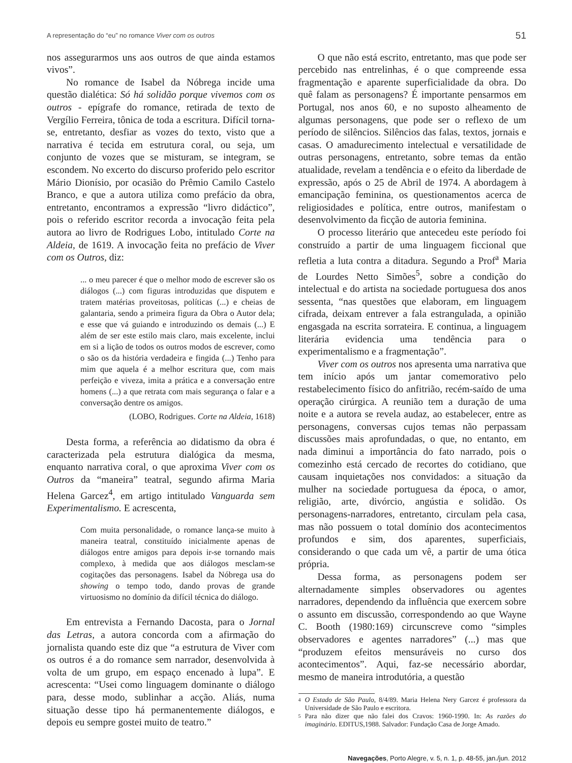A representação do “eu” no romance Viver com os outros 51
nos assegurarmos uns aos outros de que ainda estamos vivos”.
No romance de Isabel da Nóbrega incide uma questão dialética: Só há solidão porque vivemos com os outros - epígrafe do romance, retirada de texto de Vergílio Ferreira, tônica de toda a escritura. Difícil torna-se, entretanto, desfiar as vozes do texto, visto que a narrativa é tecida em estrutura coral, ou seja, um conjunto de vozes que se misturam, se integram, se escondem. No excerto do discurso proferido pelo escritor Mário Dionísio, por ocasião do Prêmio Camilo Castelo Branco, e que a autora utiliza como prefácio da obra, entretanto, encontramos a expressão “livro didáctico”, pois o referido escritor recorda a invocação feita pela autora ao livro de Rodrigues Lobo, intitulado Corte na Aldeia, de 1619. A invocação feita no prefácio de Viver com os Outros, diz:
... o meu parecer é que o melhor modo de escrever são os diálogos (...) com figuras introduzidas que disputem e tratem matérias proveitosas, políticas (...) e cheias de galantaria, sendo a primeira figura da Obra o Autor dela; e esse que vá guiando e introduzindo os demais (...) E além de ser este estilo mais claro, mais excelente, inclui em si a lição de todos os outros modos de escrever, como o são os da história verdadeira e fingida (...) Tenho para mim que aquela é a melhor escritura que, com mais perfeição e viveza, imita a prática e a conversação entre homens (...) a que retrata com mais segurança o falar e a conversação dentre os amigos.
(LOBO, Rodrigues. Corte na Aldeia, 1618)
Desta forma, a referência ao didatismo da obra é caracterizada pela estrutura dialógica da mesma, enquanto narrativa coral, o que aproxima Viver com os Outros da “maneira” teatral, segundo afirma Maria Helena Garcez<sup>4</sup>, em artigo intitulado Vanguarda sem Experimentalismo. E acrescenta,
Com muita personalidade, o romance lança-se muito à maneira teatral, constituído inicialmente apenas de diálogos entre amigos para depois ir-se tornando mais complexo, à medida que aos diálogos mesclam-se cogitações das personagens. Isabel da Nóbrega usa do showing o tempo todo, dando provas de grande virtuosismo no domínio da difícil técnica do diálogo.
Em entrevista a Fernando Dacosta, para o Jornal das Letras, a autora concorda com a afirmação do jornalista quando este diz que “a estrutura de Viver com os outros é a do romance sem narrador, desenvolvida à volta de um grupo, em espaço encenado à lupa”. E acrescenta: “Usei como linguagem dominante o diálogo para, desse modo, sublinhar a acção. Aliás, numa situação desse tipo há permanentemente diálogos, e depois eu sempre gostei muito de teatro.”
O que não está escrito, entretanto, mas que pode ser percebido nas entrelinhas, é o que compreende essa fragmentação e aparente superficialidade da obra. Do quê falam as personagens? É importante pensarmos em Portugal, nos anos 60, e no suposto alheamento de algumas personagens, que pode ser o reflexo de um período de silêncios. Silêncios das falas, textos, jornais e casas. O amadurecimento intelectual e versatilidade de outras personagens, entretanto, sobre temas da então atualidade, revelam a tendência e o efeito da liberdade de expressão, após o 25 de Abril de 1974. A abordagem à emancipação feminina, os questionamentos acerca de religiosidades e política, entre outros, manifestam o desenvolvimento da ficção de autoria feminina.
O processo literário que antecedeu este período foi construído a partir de uma linguagem ficcional que refletia a luta contra a ditadura. Segundo a Prof<sup>a</sup> Maria de Lourdes Netto Simões<sup>5</sup>, sobre a condição do intelectual e do artista na sociedade portuguesa dos anos sessenta, “nas questões que elaboram, em linguagem cifrada, deixam entrever a fala estrangulada, a opinião engasgada na escrita sorrateira. E continua, a linguagem literária evidencia uma tendência para o experimentalismo e a fragmentação”.
Viver com os outros nos apresenta uma narrativa que tem início após um jantar comemorativo pelo restabelecimento físico do anfitrião, recém-saído de uma operação cirúrgica. A reunião tem a duração de uma noite e a autora se revela audaz, ao estabelecer, entre as personagens, conversas cujos temas não perpassam discussões mais aprofundadas, o que, no entanto, em nada diminui a importância do fato narrado, pois o comezinho está cercado de recortes do cotidiano, que causam inquietações nos convidados: a situação da mulher na sociedade portuguesa da época, o amor, religião, arte, divórcio, angústia e solidão. Os personagens-narradores, entretanto, circulam pela casa, mas não possuem o total domínio dos acontecimentos profundos e sim, dos aparentes, superficiais, considerando o que cada um vê, a partir de uma ótica própria.
Dessa forma, as personagens podem ser alternadamente simples observadores ou agentes narradores, dependendo da influência que exercem sobre o assunto em discussão, correspondendo ao que Wayne C. Booth (1980:169) circunscreve como “simples observadores e agentes narradores” (...) mas que “produzem efeitos mensuráveis no curso dos acontecimentos”. Aqui, faz-se necessário abordar, mesmo de maneira introdutória, a questão
<sup>4</sup> O Estado de São Paulo, 8/4/89. Maria Helena Nery Garcez é professora da Universidade de São Paulo e escritora.
<sup>5</sup> Para não dizer que não falei dos Cravos: 1960-1990. In: As razões do imaginário. EDITUS,1988. Salvador: Fundação Casa de Jorge Amado.
Navegações, Porto Alegre, v. 5, n. 1, p. 48-55, jan./jun. 2012